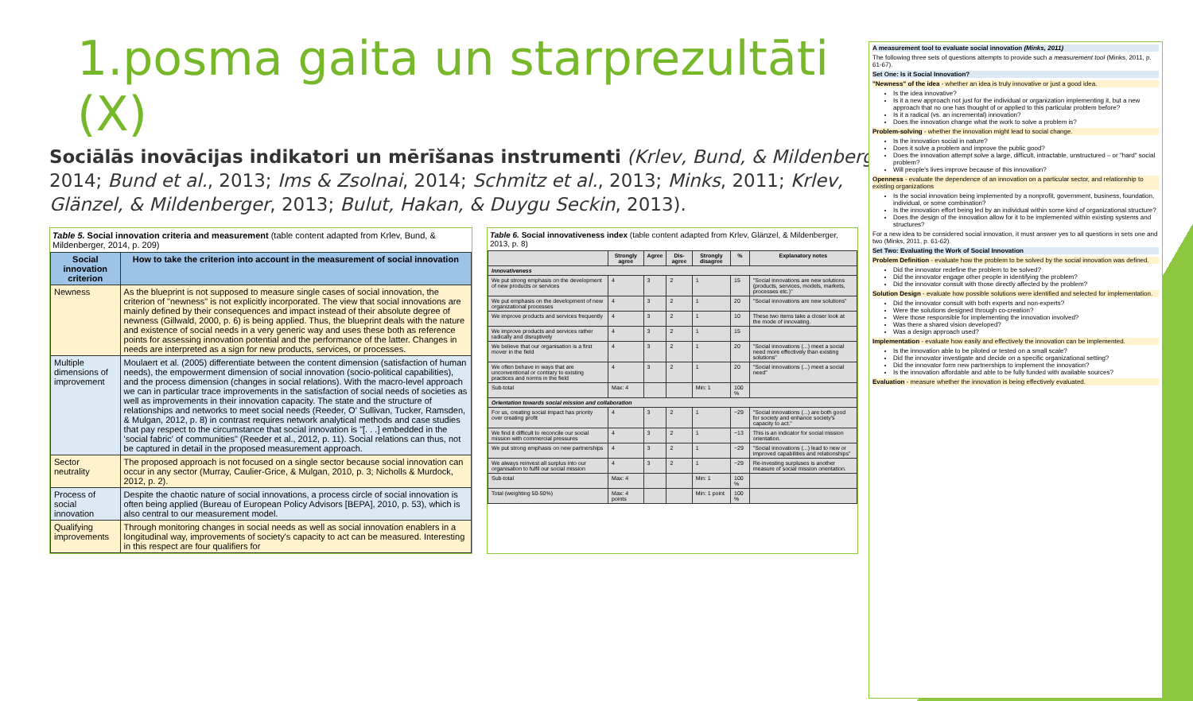1.posma gaita un starprezultāti (X)
Sociālās inovācijas indikatori un mērīšanas instrumenti (Krlev, Bund, & Mildenberger, 2014; Bund et al., 2013; Ims & Zsolnai, 2014; Schmitz et al., 2013; Minks, 2011; Krlev, Glänzel, & Mildenberger, 2013; Bulut, Hakan, & Duygu Seckin, 2013).
Table 5. Social innovation criteria and measurement (table content adapted from Krlev, Bund, & Mildenberger, 2014, p. 209)
| Social innovation criterion | How to take the criterion into account in the measurement of social innovation |
| --- | --- |
| Newness | As the blueprint is not supposed to measure single cases of social innovation, the criterion of "newness" is not explicitly incorporated. The view that social innovations are mainly defined by their consequences and impact instead of their absolute degree of newness (Gillwald, 2000, p. 6) is being applied. Thus, the blueprint deals with the nature and existence of social needs in a very generic way and uses these both as reference points for assessing innovation potential and the performance of the latter. Changes in needs are interpreted as a sign for new products, services, or processes. |
| Multiple dimensions of improvement | Moulaert et al. (2005) differentiate between the content dimension (satisfaction of human needs), the empowerment dimension of social innovation (socio-political capabilities), and the process dimension (changes in social relations). With the macro-level approach we can in particular trace improvements in the satisfaction of social needs of societies as well as improvements in their innovation capacity. The state and the structure of relationships and networks to meet social needs (Reeder, O' Sullivan, Tucker, Ramsden, & Mulgan, 2012, p. 8) in contrast requires network analytical methods and case studies that pay respect to the circumstance that social innovation is "[. . .] embedded in the 'social fabric' of communities" (Reeder et al., 2012, p. 11). Social relations can thus, not be captured in detail in the proposed measurement approach. |
| Sector neutrality | The proposed approach is not focused on a single sector because social innovation can occur in any sector (Murray, Caulier-Grice, & Mulgan, 2010, p. 3; Nicholls & Murdock, 2012, p. 2). |
| Process of social innovation | Despite the chaotic nature of social innovations, a process circle of social innovation is often being applied (Bureau of European Policy Advisors [BEPA], 2010, p. 53), which is also central to our measurement model. |
| Qualifying improvements | Through monitoring changes in social needs as well as social innovation enablers in a longitudinal way, improvements of society's capacity to act can be measured. Interesting in this respect are four qualifiers for |
Table 6. Social innovativeness index (table content adapted from Krlev, Glänzel, & Mildenberger, 2013, p. 8)
| | Strongly agree | Agree | Dis-agree | Strongly disagree | % | Explanatory notes |
| --- | --- | --- | --- | --- | --- | --- |
| Innovativeness | | | | | | |
| We put strong emphasis on the development of new products or services | 4 | 3 | 2 | 1 | 15 | "Social innovations are new solutions (products, services, models, markets, processes etc.)" |
| We put emphasis on the development of new organizational processes | 4 | 3 | 2 | 1 | 20 | "Social innovations are new solutions" |
| We improve products and services frequently | 4 | 3 | 2 | 1 | 10 | These two items take a closer look at the mode of innovating. |
| We improve products and services rather radically and disruptively | 4 | 3 | 2 | 1 | 15 | |
| We believe that our organisation is a first mover in the field | 4 | 3 | 2 | 1 | 20 | "Social innovations (...) meet a social need more effectively than existing solutions" |
| We often behave in ways that are unconventional or contrary to existing practices and norms in the field | 4 | 3 | 2 | 1 | 20 | "Social innovations (...) meet a social need" |
| Sub-total | Max: 4 | | | Min: 1 | 100 % | |
| Orientation towards social mission and collaboration | | | | | | |
| For us, creating social impact has priority over creating profit | 4 | 3 | 2 | 1 | ~29 | "Social innovations (...) are both good for society and enhance society's capacity to act." |
| We find it difficult to reconcile our social mission with commercial pressures | 4 | 3 | 2 | 1 | ~13 | This is an indicator for social mission orientation. |
| We put strong emphasis on new partnerships | 4 | 3 | 2 | 1 | ~29 | "Social innovations (...) lead to new or improved capabilities and relationships" |
| We always reinvest all surplus into our organisation to fulfil our social mission | 4 | 3 | 2 | 1 | ~29 | Re-investing surpluses is another measure of social mission orientation. |
| Sub-total | Max: 4 | | | Min: 1 | 100 % | |
| Total (weighting 50-50%) | Max: 4 points | | | Min: 1 point | 100 % | |
A measurement tool to evaluate social innovation (Minks, 2011)
The following three sets of questions attempts to provide such a measurement tool (Minks, 2011, p. 61-67).
Set One: Is it Social Innovation?
"Newness" of the idea - whether an idea is truly innovative or just a good idea.
Is the idea innovative?
Is it a new approach not just for the individual or organization implementing it, but a new approach that no one has thought of or applied to this particular problem before?
Is it a radical (vs. an incremental) innovation?
Does the innovation change what the work to solve a problem is?
Problem-solving - whether the innovation might lead to social change.
Is the innovation social in nature?
Does it solve a problem and improve the public good?
Does the innovation attempt solve a large, difficult, intractable, unstructured – or "hard" social problem?
Will people's lives improve because of this innovation?
Openness - evaluate the dependence of an innovation on a particular sector, and relationship to existing organizations
Is the social innovation being implemented by a nonprofit, government, business, foundation, individual, or some combination?
Is the innovation effort being led by an individual within some kind of organizational structure?
Does the design of the innovation allow for it to be implemented within existing systems and structures?
For a new idea to be considered social innovation, it must answer yes to all questions in sets one and two (Minks, 2011, p. 61-62).
Set Two: Evaluating the Work of Social Innovation
Problem Definition - evaluate how the problem to be solved by the social innovation was defined.
Did the innovator redefine the problem to be solved?
Did the innovator engage other people in identifying the problem?
Did the innovator consult with those directly affected by the problem?
Solution Design - evaluate how possible solutions were identified and selected for implementation.
Did the innovator consult with both experts and non-experts?
Were the solutions designed through co-creation?
Were those responsible for implementing the innovation involved?
Was there a shared vision developed?
Was a design approach used?
Implementation - evaluate how easily and effectively the innovation can be implemented.
Is the innovation able to be piloted or tested on a small scale?
Did the innovator investigate and decide on a specific organizational setting?
Did the innovator form new partnerships to implement the innovation?
Is the innovation affordable and able to be fully funded with available sources?
Evaluation - measure whether the innovation is being effectively evaluated.